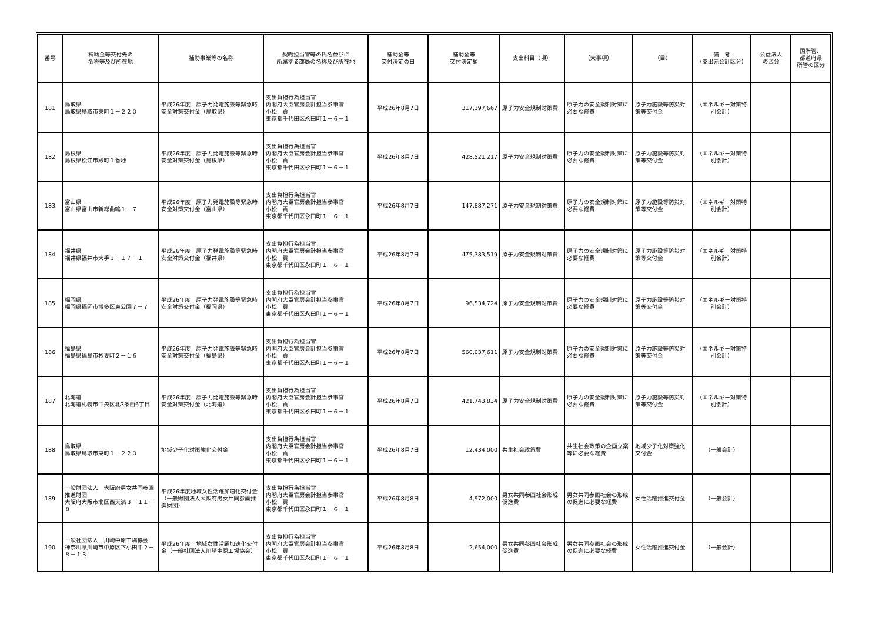| 番号 | 補助金等交付先の 名称等及び所在地 | 補助事業等の名称 | 契約担当官等の氏名並びに 所属する部局の名称及び所在地 | 補助金等 交付決定の日 | 補助金等 交付決定額 | 支出科目（項） | （大事項） | （目） | 備 考 （支出元会計区分） | 公益法人 の区分 | 国所管、 都道府県 所管の区分 |
| --- | --- | --- | --- | --- | --- | --- | --- | --- | --- | --- | --- |
| 181 | 鳥取県 鳥取県鳥取市東町１－２２０ | 平成26年度 原子力発電施設等緊急時安全対策交付金（鳥取県） | 支出負担行為担当官 内閣府大臣官房会計担当参事官 小松 貢 東京都千代田区永田町１－６－１ | 平成26年8月7日 | 317,397,667 | 原子力安全規制対策費 | 原子力の安全規制対策に必要な経費 | 原子力施設等防災対策等交付金 | （エネルギー対策特別会計） | | |
| 182 | 島根県 島根県松江市殿町１番地 | 平成26年度 原子力発電施設等緊急時安全対策交付金（島根県） | 支出負担行為担当官 内閣府大臣官房会計担当参事官 小松 貢 東京都千代田区永田町１－６－１ | 平成26年8月7日 | 428,521,217 | 原子力安全規制対策費 | 原子力の安全規制対策に必要な経費 | 原子力施設等防災対策等交付金 | （エネルギー対策特別会計） | | |
| 183 | 富山県 富山県富山市新総曲輪１－７ | 平成26年度 原子力発電施設等緊急時安全対策交付金（富山県） | 支出負担行為担当官 内閣府大臣官房会計担当参事官 小松 貢 東京都千代田区永田町１－６－１ | 平成26年8月7日 | 147,887,271 | 原子力安全規制対策費 | 原子力の安全規制対策に必要な経費 | 原子力施設等防災対策等交付金 | （エネルギー対策特別会計） | | |
| 184 | 福井県 福井県福井市大手３－１７－１ | 平成26年度 原子力発電施設等緊急時安全対策交付金（福井県） | 支出負担行為担当官 内閣府大臣官房会計担当参事官 小松 貢 東京都千代田区永田町１－６－１ | 平成26年8月7日 | 475,383,519 | 原子力安全規制対策費 | 原子力の安全規制対策に必要な経費 | 原子力施設等防災対策等交付金 | （エネルギー対策特別会計） | | |
| 185 | 福岡県 福岡県福岡市博多区東公園７－７ | 平成26年度 原子力発電施設等緊急時安全対策交付金（福岡県） | 支出負担行為担当官 内閣府大臣官房会計担当参事官 小松 貢 東京都千代田区永田町１－６－１ | 平成26年8月7日 | 96,534,724 | 原子力安全規制対策費 | 原子力の安全規制対策に必要な経費 | 原子力施設等防災対策等交付金 | （エネルギー対策特別会計） | | |
| 186 | 福島県 福島県福島市杉妻町２－１６ | 平成26年度 原子力発電施設等緊急時安全対策交付金（福島県） | 支出負担行為担当官 内閣府大臣官房会計担当参事官 小松 貢 東京都千代田区永田町１－６－１ | 平成26年8月7日 | 560,037,611 | 原子力安全規制対策費 | 原子力の安全規制対策に必要な経費 | 原子力施設等防災対策等交付金 | （エネルギー対策特別会計） | | |
| 187 | 北海道 北海道札幌市中央区北3条西6丁目 | 平成26年度 原子力発電施設等緊急時安全対策交付金（北海道） | 支出負担行為担当官 内閣府大臣官房会計担当参事官 小松 貢 東京都千代田区永田町１－６－１ | 平成26年8月7日 | 421,743,834 | 原子力安全規制対策費 | 原子力の安全規制対策に必要な経費 | 原子力施設等防災対策等交付金 | （エネルギー対策特別会計） | | |
| 188 | 鳥取県 鳥取県鳥取市東町１－２２０ | 地域少子化対策強化交付金 | 支出負担行為担当官 内閣府大臣官房会計担当参事官 小松 貢 東京都千代田区永田町１－６－１ | 平成26年8月7日 | 12,434,000 | 共生社会政策費 | 共生社会政策の企画立案等に必要な経費 | 地域少子化対策強化交付金 | （一般会計） | | |
| 189 | 一般財団法人 大阪府男女共同参画推進財団 大阪府大阪市北区西天満３－１１－８ | 平成26年度地域女性活躍加速化交付金（一般財団法人大阪府男女共同参画推進財団） | 支出負担行為担当官 内閣府大臣官房会計担当参事官 小松 貢 東京都千代田区永田町１－６－１ | 平成26年8月8日 | 4,972,000 | 男女共同参画社会形成促進費 | 男女共同参画社会の形成の促進に必要な経費 | 女性活躍推進交付金 | （一般会計） | | |
| 190 | 一般社団法人 川崎中原工場協会 神奈川県川崎市中原区下小田中２－８－１３ | 平成26年度 地域女性活躍加速化交付金（一般社団法人川崎中原工場協会） | 支出負担行為担当官 内閣府大臣官房会計担当参事官 小松 貢 東京都千代田区永田町１－６－１ | 平成26年8月8日 | 2,654,000 | 男女共同参画社会形成促進費 | 男女共同参画社会の形成の促進に必要な経費 | 女性活躍推進交付金 | （一般会計） | | |